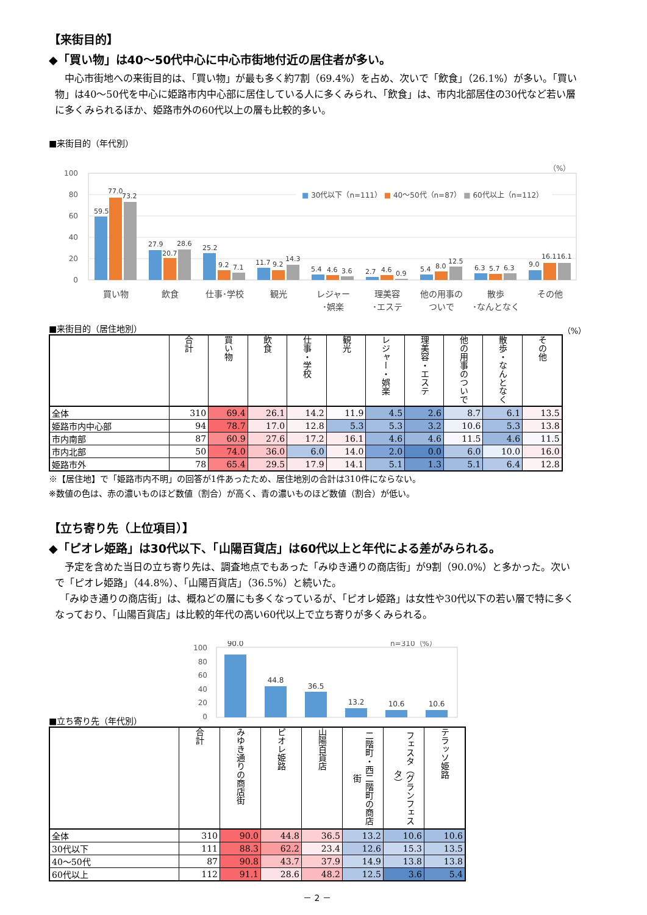【来街目的】
◆「買い物」は40～50代中心に中心市街地付近の居住者が多い。
　中心市街地への来街目的は、「買い物」が最も多く約7割（69.4%）を占め、次いで「飲食」（26.1%）が多い。「買い物」は40～50代を中心に姫路市内中心部に居住している人に多くみられ、「飲食」は、市内北部居住の30代など若い層に多くみられるほか、姫路市外の60代以上の層も比較的多い。
■来街目的（年代別）
（%）
100
80
60
40
20
0
■ 30代以下（n=111） ■ 40～50代（n=87） ■ 60代以上（n=112）
59.5
77.0
73.2
27.9
20.7
28.6
25.2
9.2
7.1
11.7
9.2
14.3
5.4
4.6
3.6
2.7
4.6
0.9
5.4
8.0
12.5
6.3
5.7
6.3
9.0
16.1
16.1
買い物
飲食
仕事･学校
観光
レジャー
･娯楽
理美容
･エステ
他の用事の
ついで
散歩
･なんとなく
その他
■来街目的（居住地別） （%）
| | 合計 | 買い物 | 飲食 | 仕事・学校 | 観光 | レジャー・娯楽 | 理美容・エステ | 他の用事のついで | 散歩・なんとなく | その他 |
| --- | --- | --- | --- | --- | --- | --- | --- | --- | --- | --- |
| 全体 | 310 | 69.4 | 26.1 | 14.2 | 11.9 | 4.5 | 2.6 | 8.7 | 6.1 | 13.5 |
| 姫路市内中心部 | 94 | 78.7 | 17.0 | 12.8 | 5.3 | 5.3 | 3.2 | 10.6 | 5.3 | 13.8 |
| 市内南部 | 87 | 60.9 | 27.6 | 17.2 | 16.1 | 4.6 | 4.6 | 11.5 | 4.6 | 11.5 |
| 市内北部 | 50 | 74.0 | 36.0 | 6.0 | 14.0 | 2.0 | 0.0 | 6.0 | 10.0 | 16.0 |
| 姫路市外 | 78 | 65.4 | 29.5 | 17.9 | 14.1 | 5.1 | 1.3 | 5.1 | 6.4 | 12.8 |
※【居住地】で「姫路市内不明」の回答が1件あったため、居住地別の合計は310件にならない。
※数値の色は、赤の濃いものほど数値（割合）が高く、青の濃いものほど数値（割合）が低い。
【立ち寄り先（上位項目）】
◆「ピオレ姫路」は30代以下、「山陽百貨店」は60代以上と年代による差がみられる。
　予定を含めた当日の立ち寄り先は、調査地点でもあった「みゆき通りの商店街」が9割（90.0%）と多かった。次いで「ピオレ姫路」（44.8%）、「山陽百貨店」（36.5%）と続いた。
　「みゆき通りの商店街」は、概ねどの層にも多くなっているが、「ピオレ姫路」は女性や30代以下の若い層で特に多くなっており、「山陽百貨店」は比較的年代の高い60代以上で立ち寄りが多くみられる。
■立ち寄り先（年代別）
100
80
60
40
20
0
n=310（%）
90.0
44.8
36.5
13.2
10.6
10.6
| | 合計 | みゆき通りの商店街 | ピオレ姫路 | 山陽百貨店 | 二階町・西二階町の商店街 | フェスタ（グランフェスタ） | テラッソ姫路 |
| --- | --- | --- | --- | --- | --- | --- | --- |
| 全体 | 310 | 90.0 | 44.8 | 36.5 | 13.2 | 10.6 | 10.6 |
| 30代以下 | 111 | 88.3 | 62.2 | 23.4 | 12.6 | 15.3 | 13.5 |
| 40～50代 | 87 | 90.8 | 43.7 | 37.9 | 14.9 | 13.8 | 13.8 |
| 60代以上 | 112 | 91.1 | 28.6 | 48.2 | 12.5 | 3.6 | 5.4 |
－ 2 －